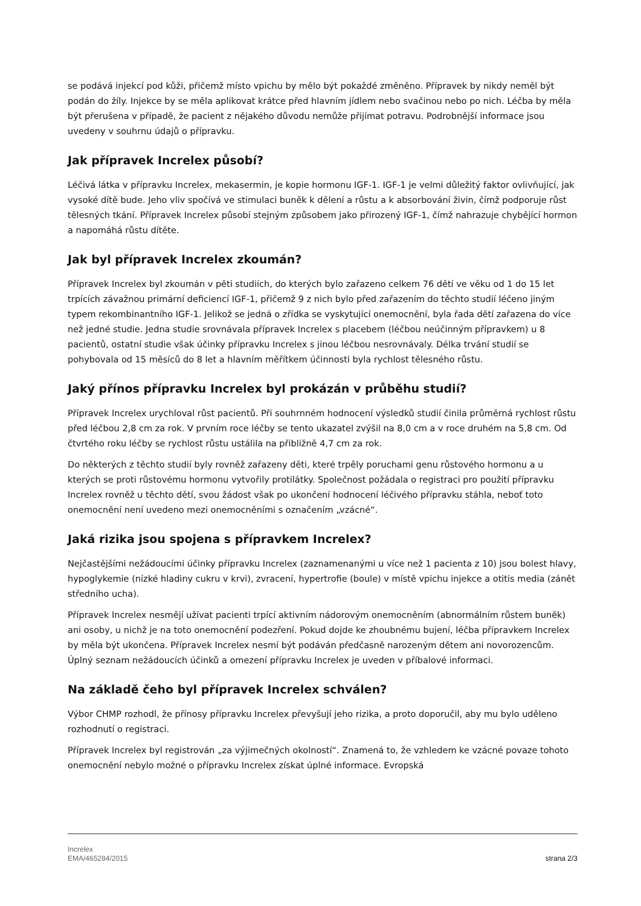se podává injekcí pod kůži, přičemž místo vpichu by mělo být pokaždé změněno. Přípravek by nikdy neměl být podán do žíly. Injekce by se měla aplikovat krátce před hlavním jídlem nebo svačinou nebo po nich. Léčba by měla být přerušena v případě, že pacient z nějakého důvodu nemůže přijímat potravu. Podrobnější informace jsou uvedeny v souhrnu údajů o přípravku.
Jak přípravek Increlex působí?
Léčivá látka v přípravku Increlex, mekasermin, je kopie hormonu IGF-1. IGF-1 je velmi důležitý faktor ovlivňující, jak vysoké dítě bude. Jeho vliv spočívá ve stimulaci buněk k dělení a růstu a k absorbování živin, čímž podporuje růst tělesných tkání. Přípravek Increlex působí stejným způsobem jako přirozený IGF-1, čímž nahrazuje chybějící hormon a napomáhá růstu dítěte.
Jak byl přípravek Increlex zkoumán?
Přípravek Increlex byl zkoumán v pěti studiích, do kterých bylo zařazeno celkem 76 dětí ve věku od 1 do 15 let trpících závažnou primární deficiencí IGF-1, přičemž 9 z nich bylo před zařazením do těchto studií léčeno jiným typem rekombinantního IGF-1. Jelikož se jedná o zřídka se vyskytující onemocnění, byla řada dětí zařazena do více než jedné studie. Jedna studie srovnávala přípravek Increlex s placebem (léčbou neúčinným přípravkem) u 8 pacientů, ostatní studie však účinky přípravku Increlex s jinou léčbou nesrovnávaly. Délka trvání studií se pohybovala od 15 měsíců do 8 let a hlavním měřítkem účinnosti byla rychlost tělesného růstu.
Jaký přínos přípravku Increlex byl prokázán v průběhu studií?
Přípravek Increlex urychloval růst pacientů. Při souhrnném hodnocení výsledků studií činila průměrná rychlost růstu před léčbou 2,8 cm za rok. V prvním roce léčby se tento ukazatel zvýšil na 8,0 cm a v roce druhém na 5,8 cm. Od čtvrtého roku léčby se rychlost růstu ustálila na přibližně 4,7 cm za rok.
Do některých z těchto studií byly rovněž zařazeny děti, které trpěly poruchami genu růstového hormonu a u kterých se proti růstovému hormonu vytvořily protilátky. Společnost požádala o registraci pro použití přípravku Increlex rovněž u těchto dětí, svou žádost však po ukončení hodnocení léčivého přípravku stáhla, neboť toto onemocnění není uvedeno mezi onemocněními s označením „vzácné“.
Jaká rizika jsou spojena s přípravkem Increlex?
Nejčastějšími nežádoucími účinky přípravku Increlex (zaznamenanými u více než 1 pacienta z 10) jsou bolest hlavy, hypoglykemie (nízké hladiny cukru v krvi), zvracení, hypertrofie (boule) v místě vpichu injekce a otitis media (zánět středního ucha).
Přípravek Increlex nesmějí užívat pacienti trpící aktivním nádorovým onemocněním (abnormálním růstem buněk) ani osoby, u nichž je na toto onemocnění podezření. Pokud dojde ke zhoubnému bujení, léčba přípravkem Increlex by měla být ukončena. Přípravek Increlex nesmí být podáván předčasně narozeným dětem ani novorozencům. Úplný seznam nežádoucích účinků a omezení přípravku Increlex je uveden v příbalové informaci.
Na základě čeho byl přípravek Increlex schválen?
Výbor CHMP rozhodl, že přínosy přípravku Increlex převyšují jeho rizika, a proto doporučil, aby mu bylo uděleno rozhodnutí o registraci.
Přípravek Increlex byl registrován „za výjimečných okolností“. Znamená to, že vzhledem ke vzácné povaze tohoto onemocnění nebylo možné o přípravku Increlex získat úplné informace. Evropská
Increlex
EMA/465284/2015
strana 2/3